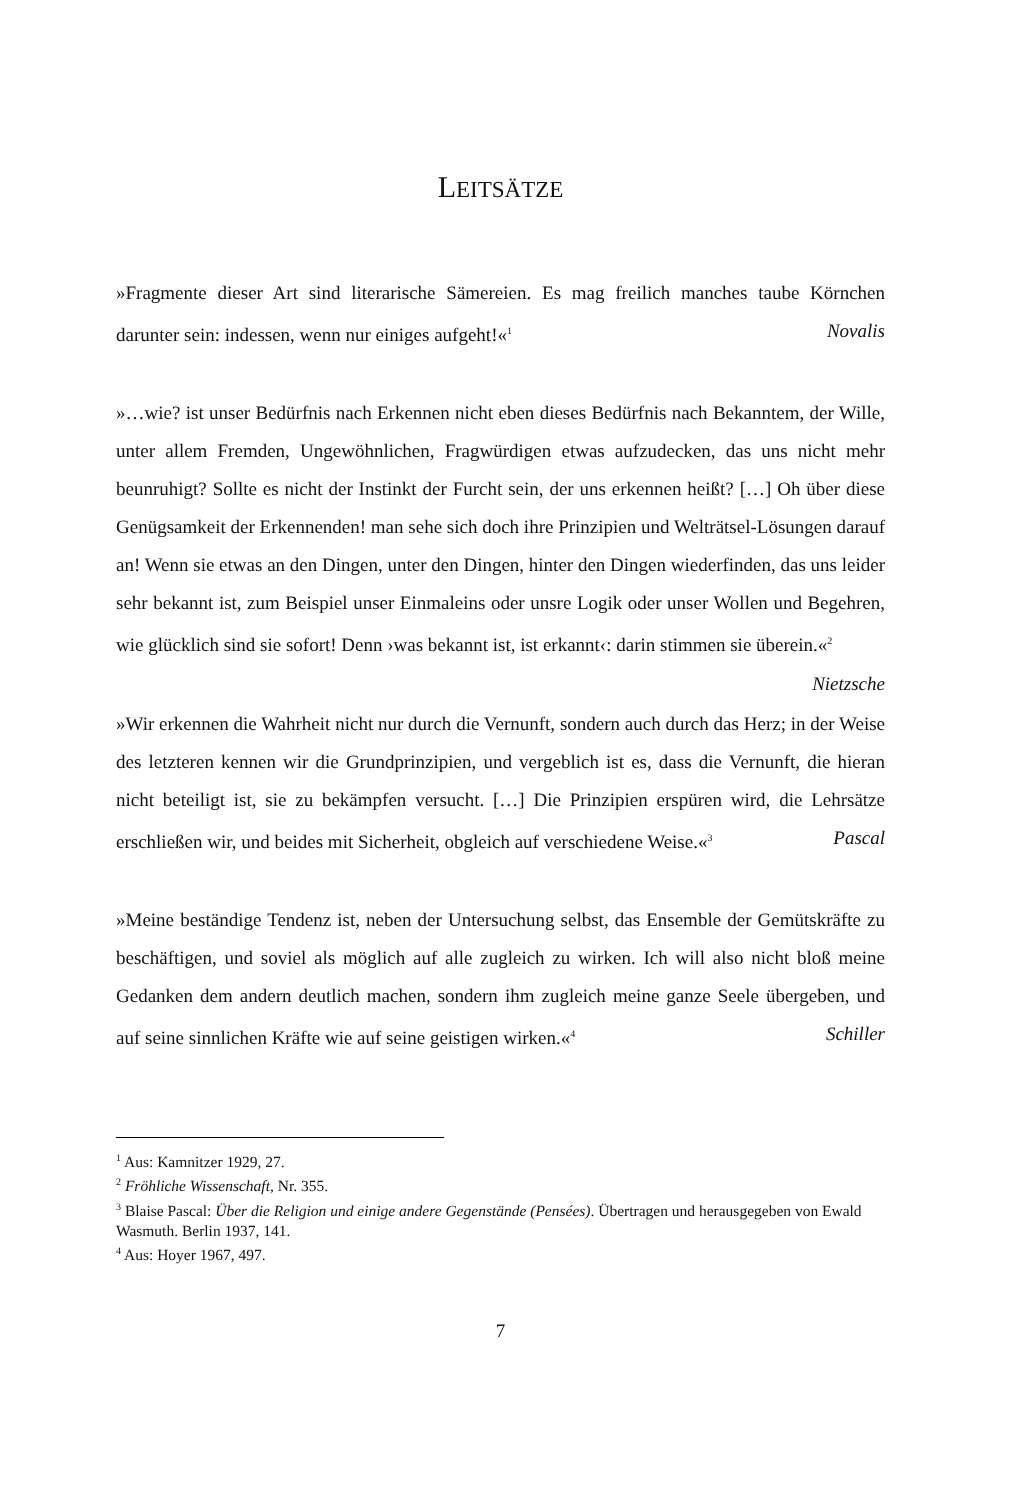LEITSÄTZE
»Fragmente dieser Art sind literarische Sämereien. Es mag freilich manches taube Körnchen darunter sein: indessen, wenn nur einiges aufgeht!«<sup>1</sup> Novalis
»…wie? ist unser Bedürfnis nach Erkennen nicht eben dieses Bedürfnis nach Bekanntem, der Wille, unter allem Fremden, Ungewöhnlichen, Fragwürdigen etwas aufzudecken, das uns nicht mehr beunruhigt? Sollte es nicht der Instinkt der Furcht sein, der uns erkennen heißt? […] Oh über diese Genügsamkeit der Erkennenden! man sehe sich doch ihre Prinzipien und Welträtsel-Lösungen darauf an! Wenn sie etwas an den Dingen, unter den Dingen, hinter den Dingen wiederfinden, das uns leider sehr bekannt ist, zum Beispiel unser Einmaleins oder unsre Logik oder unser Wollen und Begehren, wie glücklich sind sie sofort! Denn ›was bekannt ist, ist erkannt‹: darin stimmen sie überein.«<sup>2</sup> Nietzsche
»Wir erkennen die Wahrheit nicht nur durch die Vernunft, sondern auch durch das Herz; in der Weise des letzteren kennen wir die Grundprinzipien, und vergeblich ist es, dass die Vernunft, die hieran nicht beteiligt ist, sie zu bekämpfen versucht. […] Die Prinzipien erspüren wird, die Lehrsätze erschließen wir, und beides mit Sicherheit, obgleich auf verschiedene Weise.«<sup>3</sup> Pascal
»Meine beständige Tendenz ist, neben der Untersuchung selbst, das Ensemble der Gemütskräfte zu beschäftigen, und soviel als möglich auf alle zugleich zu wirken. Ich will also nicht bloß meine Gedanken dem andern deutlich machen, sondern ihm zugleich meine ganze Seele übergeben, und auf seine sinnlichen Kräfte wie auf seine geistigen wirken.«<sup>4</sup> Schiller
<sup>1</sup> Aus: Kamnitzer 1929, 27.
<sup>2</sup> Fröhliche Wissenschaft, Nr. 355.
<sup>3</sup> Blaise Pascal: Über die Religion und einige andere Gegenstände (Pensées). Übertragen und herausgegeben von Ewald Wasmuth. Berlin 1937, 141.
<sup>4</sup> Aus: Hoyer 1967, 497.
7